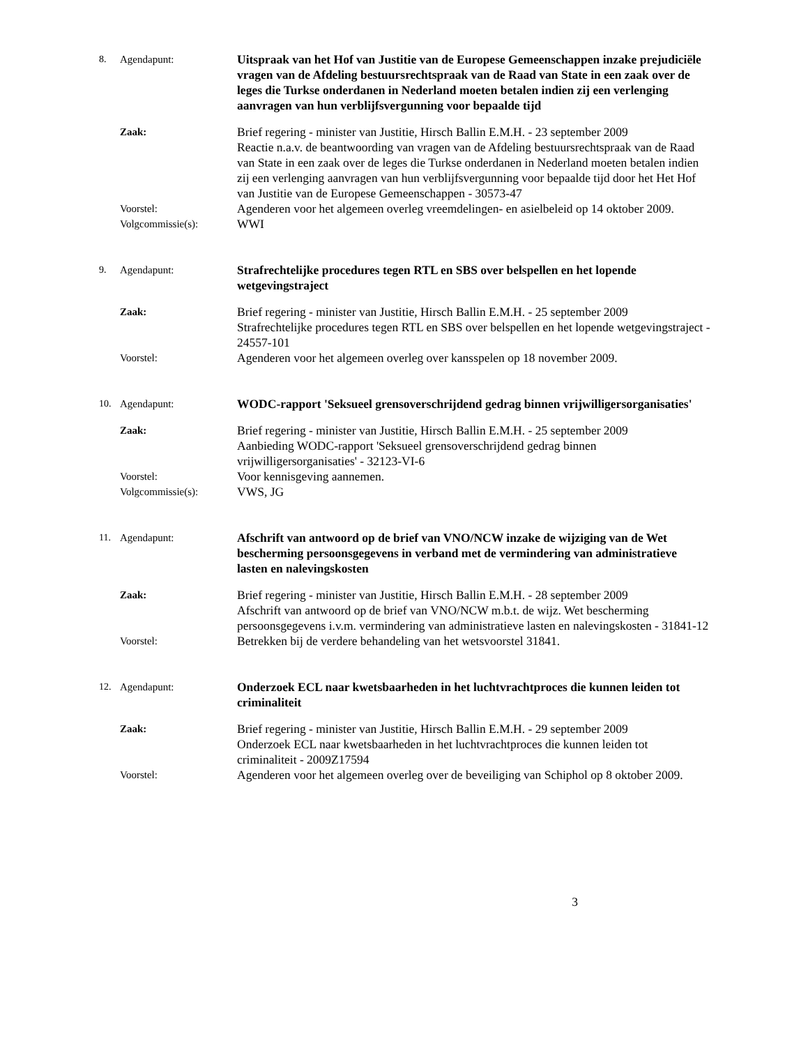8. Agendapunt: Uitspraak van het Hof van Justitie van de Europese Gemeenschappen inzake prejudiciële vragen van de Afdeling bestuursrechtspraak van de Raad van State in een zaak over de leges die Turkse onderdanen in Nederland moeten betalen indien zij een verlenging aanvragen van hun verblijfsvergunning voor bepaalde tijd
Zaak: Brief regering - minister van Justitie, Hirsch Ballin E.M.H. - 23 september 2009
Reactie n.a.v. de beantwoording van vragen van de Afdeling bestuursrechtspraak van de Raad van State in een zaak over de leges die Turkse onderdanen in Nederland moeten betalen indien zij een verlenging aanvragen van hun verblijfsvergunning voor bepaalde tijd door het Het Hof van Justitie van de Europese Gemeenschappen - 30573-47
Voorstel: Agenderen voor het algemeen overleg vreemdelingen- en asielbeleid op 14 oktober 2009.
Volgcommissie(s): WWI
9. Agendapunt: Strafrechtelijke procedures tegen RTL en SBS over belspellen en het lopende wetgevingstraject
Zaak: Brief regering - minister van Justitie, Hirsch Ballin E.M.H. - 25 september 2009
Strafrechtelijke procedures tegen RTL en SBS over belspellen en het lopende wetgevingstraject - 24557-101
Voorstel: Agenderen voor het algemeen overleg over kansspelen op 18 november 2009.
10. Agendapunt: WODC-rapport 'Seksueel grensoverschrijdend gedrag binnen vrijwilligersorganisaties'
Zaak: Brief regering - minister van Justitie, Hirsch Ballin E.M.H. - 25 september 2009
Aanbieding WODC-rapport 'Seksueel grensoverschrijdend gedrag binnen vrijwilligersorganisaties' - 32123-VI-6
Voorstel: Voor kennisgeving aannemen.
Volgcommissie(s): VWS, JG
11. Agendapunt: Afschrift van antwoord op de brief van VNO/NCW inzake de wijziging van de Wet bescherming persoonsgegevens in verband met de vermindering van administratieve lasten en nalevingskosten
Zaak: Brief regering - minister van Justitie, Hirsch Ballin E.M.H. - 28 september 2009
Afschrift van antwoord op de brief van VNO/NCW m.b.t. de wijz. Wet bescherming persoonsgegevens i.v.m. vermindering van administratieve lasten en nalevingskosten - 31841-12
Voorstel: Betrekken bij de verdere behandeling van het wetsvoorstel 31841.
12. Agendapunt: Onderzoek ECL naar kwetsbaarheden in het luchtvrachtproces die kunnen leiden tot criminaliteit
Zaak: Brief regering - minister van Justitie, Hirsch Ballin E.M.H. - 29 september 2009
Onderzoek ECL naar kwetsbaarheden in het luchtvrachtproces die kunnen leiden tot criminaliteit - 2009Z17594
Voorstel: Agenderen voor het algemeen overleg over de beveiliging van Schiphol op 8 oktober 2009.
3